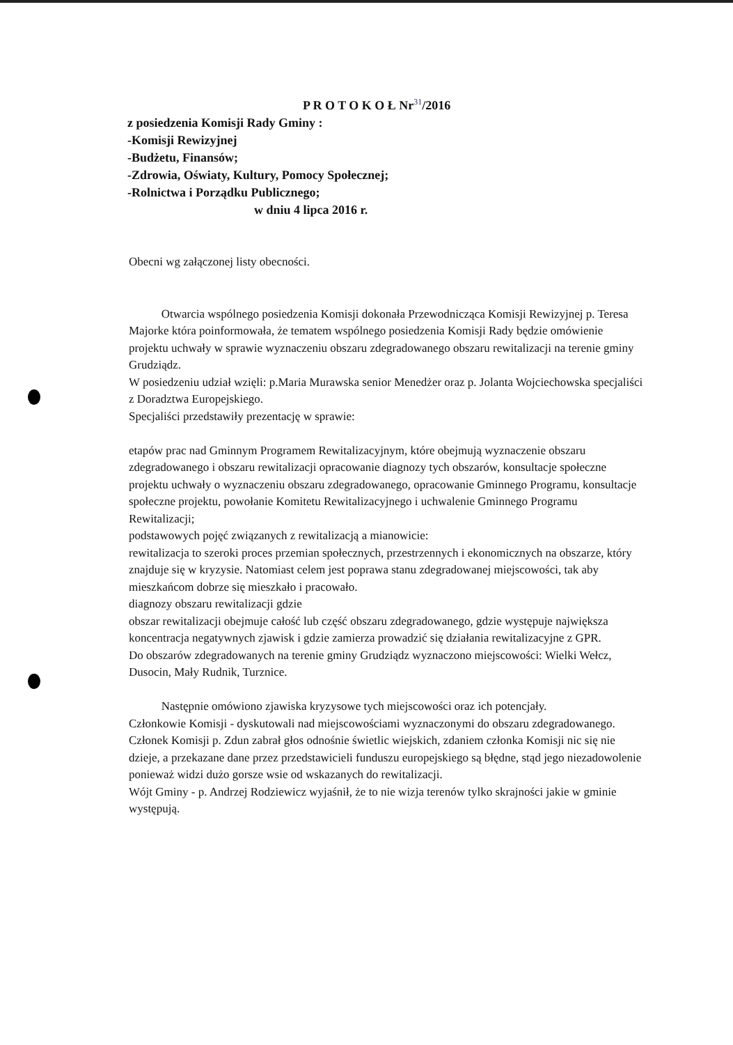P R O T O K O Ł Nr<sup>31</sup>/2016
z posiedzenia Komisji Rady Gminy :
-Komisji Rewizyjnej
-Budżetu, Finansów;
-Zdrowia, Oświaty, Kultury, Pomocy Społecznej;
-Rolnictwa i Porządku Publicznego;
w dniu 4 lipca 2016 r.
Obecni wg załączonej listy obecności.
Otwarcia wspólnego posiedzenia Komisji dokonała Przewodnicząca Komisji Rewizyjnej p. Teresa Majorke która poinformowała, że tematem wspólnego posiedzenia Komisji Rady będzie omówienie projektu uchwały w sprawie wyznaczeniu obszaru zdegradowanego obszaru rewitalizacji na terenie gminy Grudziądz.
W posiedzeniu udział wzięli: p.Maria Murawska senior Menedżer oraz p. Jolanta Wojciechowska specjaliści z Doradztwa Europejskiego.
Specjaliści przedstawiły prezentację w sprawie:
etapów prac nad Gminnym Programem Rewitalizacyjnym, które obejmują wyznaczenie obszaru zdegradowanego i obszaru rewitalizacji opracowanie diagnozy tych obszarów, konsultacje społeczne projektu uchwały o wyznaczeniu obszaru zdegradowanego, opracowanie Gminnego Programu, konsultacje społeczne projektu, powołanie Komitetu Rewitalizacyjnego i uchwalenie Gminnego Programu Rewitalizacji;
podstawowych pojęć związanych z rewitalizacją a mianowicie:
rewitalizacja to szeroki proces przemian społecznych, przestrzennych i ekonomicznych na obszarze, który znajduje się w kryzysie. Natomiast celem jest poprawa stanu zdegradowanej miejscowości, tak aby mieszkańcom dobrze się mieszkało i pracowało.
diagnozy obszaru rewitalizacji gdzie
obszar rewitalizacji obejmuje całość lub część obszaru zdegradowanego, gdzie występuje największa koncentracja negatywnych zjawisk i gdzie zamierza prowadzić się działania rewitalizacyjne z GPR.
Do obszarów zdegradowanych na terenie gminy Grudziądz wyznaczono miejscowości: Wielki Wełcz, Dusocin, Mały Rudnik, Turznice.
Następnie omówiono zjawiska kryzysowe tych miejscowości oraz ich potencjały.
Członkowie Komisji - dyskutowali nad miejscowościami wyznaczonymi do obszaru zdegradowanego.
Członek Komisji p. Zdun zabrał głos odnośnie świetlic wiejskich, zdaniem członka Komisji nic się nie dzieje, a przekazane dane przez przedstawicieli funduszu europejskiego są błędne, stąd jego niezadowolenie ponieważ widzi dużo gorsze wsie od wskazanych do rewitalizacji.
Wójt Gminy - p. Andrzej Rodziewicz wyjaśnił, że to nie wizja terenów tylko skrajności jakie w gminie występują.